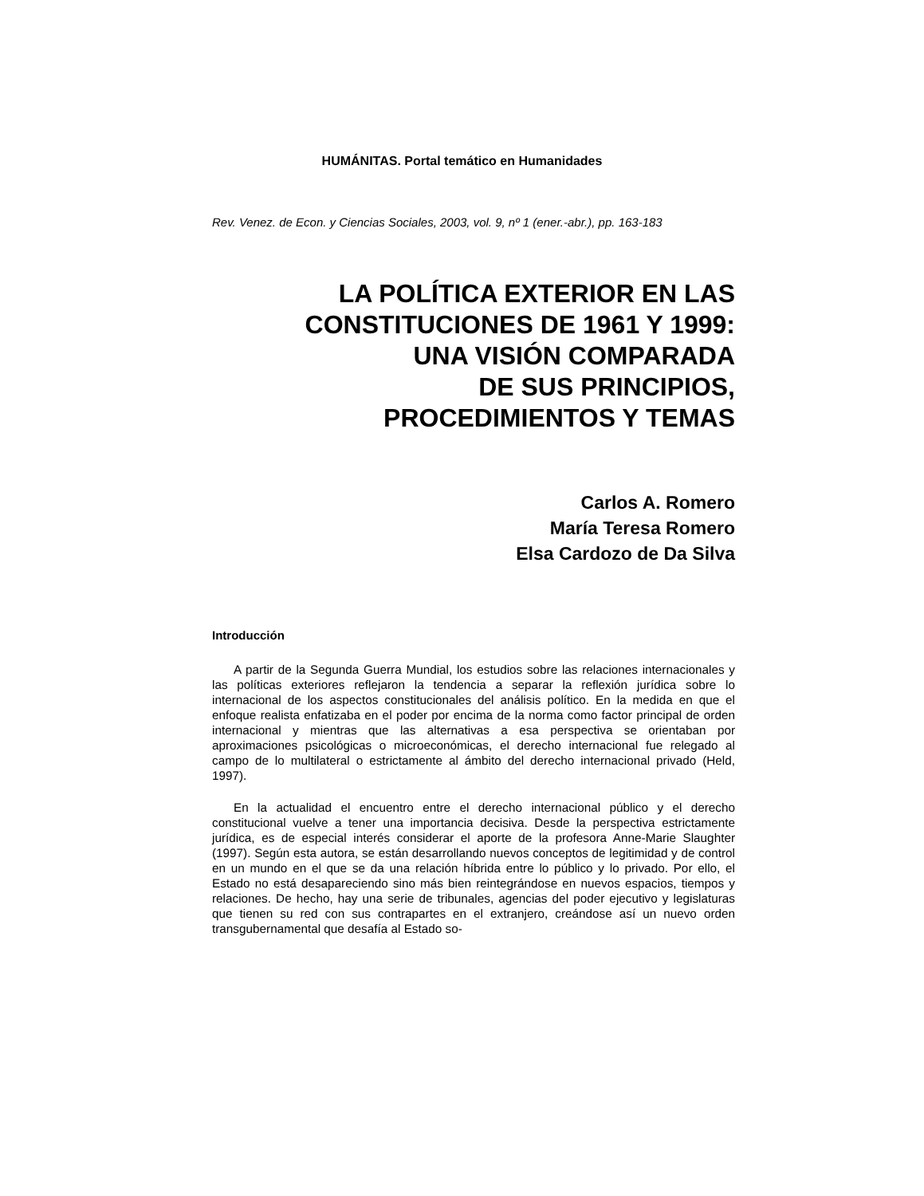HUMÁNITAS. Portal temático en Humanidades
Rev. Venez. de Econ. y Ciencias Sociales, 2003, vol. 9, nº 1 (ener.-abr.), pp. 163-183
LA POLÍTICA EXTERIOR EN LAS
CONSTITUCIONES DE 1961 Y 1999:
UNA VISIÓN COMPARADA
DE SUS PRINCIPIOS,
PROCEDIMIENTOS Y TEMAS
Carlos A. Romero
María Teresa Romero
Elsa Cardozo de Da Silva
Introducción
A partir de la Segunda Guerra Mundial, los estudios sobre las relaciones internacionales y las políticas exteriores reflejaron la tendencia a separar la reflexión jurídica sobre lo internacional de los aspectos constitucionales del análisis político. En la medida en que el enfoque realista enfatizaba en el poder por encima de la norma como factor principal de orden internacional y mientras que las alternativas a esa perspectiva se orientaban por aproximaciones psicológicas o microeconómicas, el derecho internacional fue relegado al campo de lo multilateral o estrictamente al ámbito del derecho internacional privado (Held, 1997).
En la actualidad el encuentro entre el derecho internacional público y el derecho constitucional vuelve a tener una importancia decisiva. Desde la perspectiva estrictamente jurídica, es de especial interés considerar el aporte de la profesora Anne-Marie Slaughter (1997). Según esta autora, se están desarrollando nuevos conceptos de legitimidad y de control en un mundo en el que se da una relación híbrida entre lo público y lo privado. Por ello, el Estado no está desapareciendo sino más bien reintegrándose en nuevos espacios, tiempos y relaciones. De hecho, hay una serie de tribunales, agencias del poder ejecutivo y legislaturas que tienen su red con sus contrapartes en el extranjero, creándose así un nuevo orden transgubernamental que desafía al Estado so-